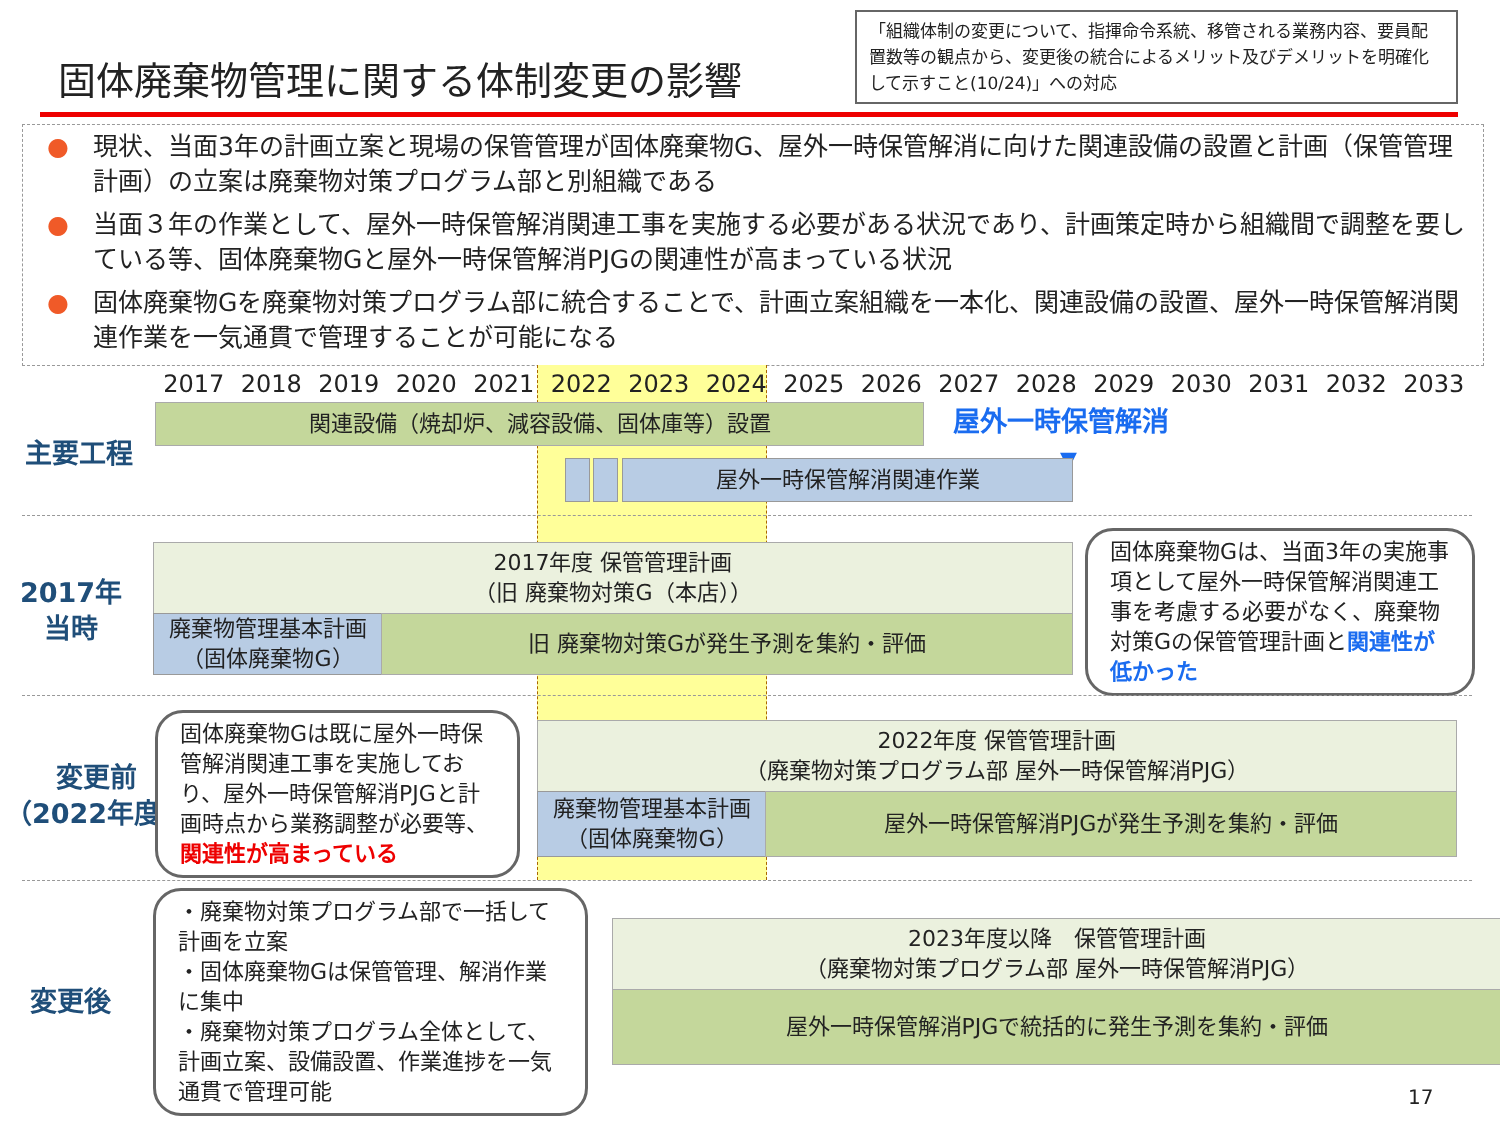固体廃棄物管理に関する体制変更の影響
「組織体制の変更について、指揮命令系統、移管される業務内容、要員配置数等の観点から、変更後の統合によるメリット及びデメリットを明確化して示すこと(10/24)」への対応
● 現状、当面3年の計画立案と現場の保管管理が固体廃棄物G、屋外一時保管解消に向けた関連設備の設置と計画（保管管理計画）の立案は廃棄物対策プログラム部と別組織である
● 当面３年の作業として、屋外一時保管解消関連工事を実施する必要がある状況であり、計画策定時から組織間で調整を要している等、固体廃棄物Gと屋外一時保管解消PJGの関連性が高まっている状況
● 固体廃棄物Gを廃棄物対策プログラム部に統合することで、計画立案組織を一本化、関連設備の設置、屋外一時保管解消関連作業を一気通貫で管理することが可能になる
2017 2018 2019 2020 2021 2022 2023 2024 2025 2026 2027 2028 2029 2030 2031 2032 2033
主要工程
関連設備（焼却炉、減容設備、固体庫等）設置 屋外一時保管解消
▼
屋外一時保管解消関連作業
2017年
当時
2017年度 保管管理計画
（旧 廃棄物対策G（本店））
廃棄物管理基本計画
（固体廃棄物G）
旧 廃棄物対策Gが発生予測を集約・評価
固体廃棄物Gは、当面3年の実施事項として屋外一時保管解消関連工事を考慮する必要がなく、廃棄物対策Gの保管管理計画と関連性が低かった
変更前
（2022年度）
固体廃棄物Gは既に屋外一時保管解消関連工事を実施しており、屋外一時保管解消PJGと計画時点から業務調整が必要等、関連性が高まっている
2022年度 保管管理計画
（廃棄物対策プログラム部 屋外一時保管解消PJG）
廃棄物管理基本計画
（固体廃棄物G）
屋外一時保管解消PJGが発生予測を集約・評価
変更後
・廃棄物対策プログラム部で一括して計画を立案
・固体廃棄物Gは保管管理、解消作業に集中
・廃棄物対策プログラム全体として、計画立案、設備設置、作業進捗を一気通貫で管理可能
2023年度以降　保管管理計画
（廃棄物対策プログラム部 屋外一時保管解消PJG）
屋外一時保管解消PJGで統括的に発生予測を集約・評価
17